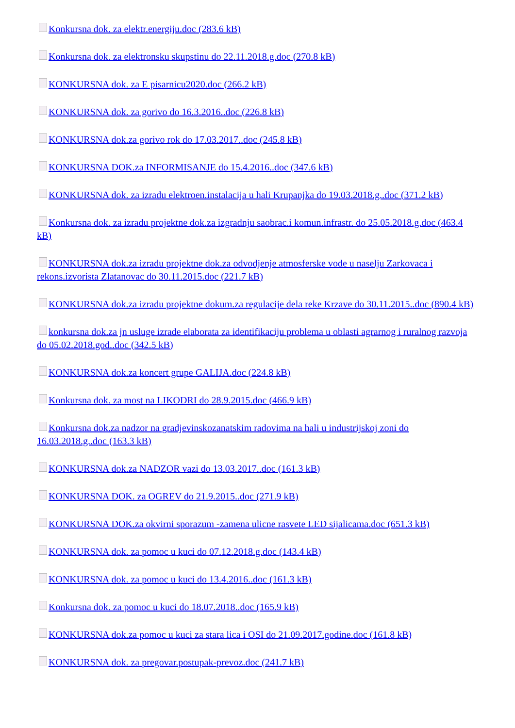Konkursna dok. za elektr.energiju.doc (283.6 kB)
Konkursna dok. za elektronsku skupstinu do 22.11.2018.g.doc (270.8 kB)
KONKURSNA dok. za E pisarnicu2020.doc (266.2 kB)
KONKURSNA dok. za gorivo do 16.3.2016..doc (226.8 kB)
KONKURSNA dok.za gorivo rok do 17.03.2017..doc (245.8 kB)
KONKURSNA DOK.za INFORMISANJE do 15.4.2016..doc (347.6 kB)
KONKURSNA dok. za izradu elektroen.instalacija u hali Krupanjka do 19.03.2018.g..doc (371.2 kB)
Konkursna dok. za izradu projektne dok.za izgradnju saobrac.i komun.infrastr. do 25.05.2018.g.doc (463.4 kB)
KONKURSNA dok.za izradu projektne dok.za odvodjenje atmosferske vode u naselju Zarkovaca i rekons.izvorista Zlatanovac do 30.11.2015.doc (221.7 kB)
KONKURSNA dok.za izradu projektne dokum.za regulacije dela reke Krzave do 30.11.2015..doc (890.4 kB)
konkursna dok.za jn usluge izrade elaborata za identifikaciju problema u oblasti agrarnog i ruralnog razvoja do 05.02.2018.god..doc (342.5 kB)
KONKURSNA dok.za koncert grupe GALIJA.doc (224.8 kB)
Konkursna dok. za most na LIKODRI do 28.9.2015.doc (466.9 kB)
Konkursna dok.za nadzor na gradjevinskozanatskim radovima na hali u industrijskoj zoni do 16.03.2018.g..doc (163.3 kB)
KONKURSNA dok.za NADZOR vazi do 13.03.2017..doc (161.3 kB)
KONKURSNA DOK. za OGREV do 21.9.2015..doc (271.9 kB)
KONKURSNA DOK.za okvirni sporazum -zamena ulicne rasvete LED sijalicama.doc (651.3 kB)
KONKURSNA dok. za pomoc u kuci do 07.12.2018.g.doc (143.4 kB)
KONKURSNA dok. za pomoc u kuci do 13.4.2016..doc (161.3 kB)
Konkursna dok. za pomoc u kuci do 18.07.2018..doc (165.9 kB)
KONKURSNA dok.za pomoc u kuci za stara lica i OSI do 21.09.2017.godine.doc (161.8 kB)
KONKURSNA dok. za pregovar.postupak-prevoz.doc (241.7 kB)